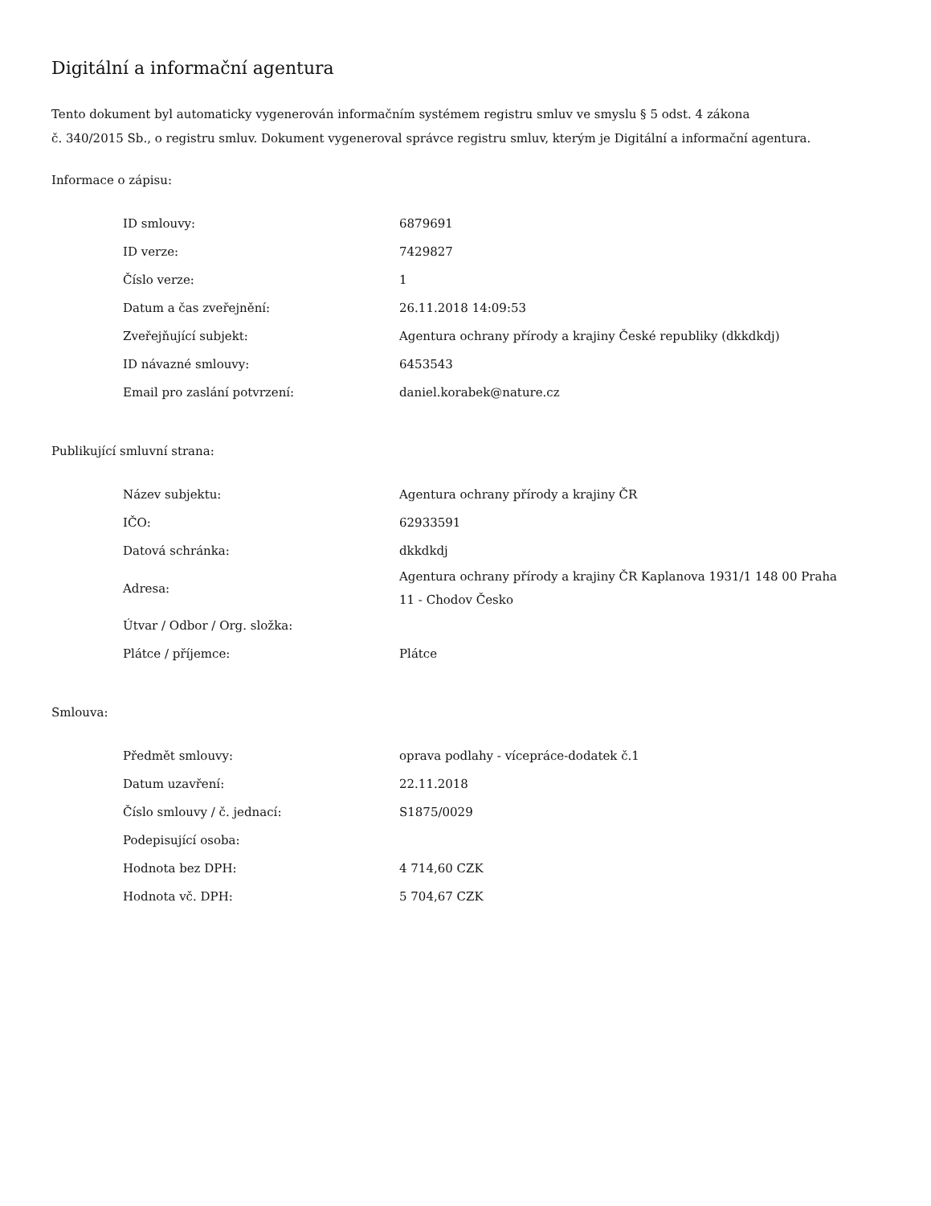Digitální a informační agentura
Tento dokument byl automaticky vygenerován informačním systémem registru smluv ve smyslu § 5 odst. 4 zákona
č. 340/2015 Sb., o registru smluv. Dokument vygeneroval správce registru smluv, kterým je Digitální a informační agentura.
Informace o zápisu:
| ID smlouvy: | 6879691 |
| ID verze: | 7429827 |
| Číslo verze: | 1 |
| Datum a čas zveřejnění: | 26.11.2018 14:09:53 |
| Zveřejňující subjekt: | Agentura ochrany přírody a krajiny České republiky (dkkdkdj) |
| ID návazné smlouvy: | 6453543 |
| Email pro zaslání potvrzení: | daniel.korabek@nature.cz |
Publikující smluvní strana:
| Název subjektu: | Agentura ochrany přírody a krajiny ČR |
| IČO: | 62933591 |
| Datová schránka: | dkkdkdj |
| Adresa: | Agentura ochrany přírody a krajiny ČR Kaplanova 1931/1 148 00 Praha 11 - Chodov Česko |
| Útvar / Odbor / Org. složka: | |
| Plátce / příjemce: | Plátce |
Smlouva:
| Předmět smlouvy: | oprava podlahy - vícepráce-dodatek č.1 |
| Datum uzavření: | 22.11.2018 |
| Číslo smlouvy / č. jednací: | S1875/0029 |
| Podepisující osoba: | |
| Hodnota bez DPH: | 4 714,60 CZK |
| Hodnota vč. DPH: | 5 704,67 CZK |